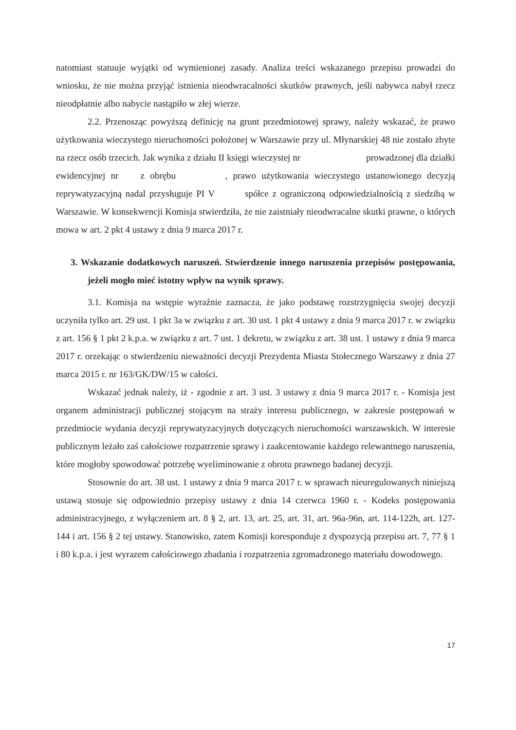natomiast statuuje wyjątki od wymienionej zasady. Analiza treści wskazanego przepisu prowadzi do wniosku, że nie można przyjąć istnienia nieodwracalności skutków prawnych, jeśli nabywca nabył rzecz nieodpłatnie albo nabycie nastąpiło w złej wierze.
2.2. Przenosząc powyższą definicję na grunt przedmiotowej sprawy, należy wskazać, że prawo użytkowania wieczystego nieruchomości położonej w Warszawie przy ul. Młynarskiej 48 nie zostało zbyte na rzecz osób trzecich. Jak wynika z działu II księgi wieczystej nr prowadzonej dla działki ewidencyjnej nr z obrębu , prawo użytkowania wieczystego ustanowionego decyzją reprywatyzacyjną nadal przysługuje PI V spółce z ograniczoną odpowiedzialnością z siedzibą w Warszawie. W konsekwencji Komisja stwierdziła, że nie zaistniały nieodwracalne skutki prawne, o których mowa w art. 2 pkt 4 ustawy z dnia 9 marca 2017 r.
3. Wskazanie dodatkowych naruszeń. Stwierdzenie innego naruszenia przepisów postępowania, jeżeli mogło mieć istotny wpływ na wynik sprawy.
3.1. Komisja na wstępie wyraźnie zaznacza, że jako podstawę rozstrzygnięcia swojej decyzji uczyniła tylko art. 29 ust. 1 pkt 3a w związku z art. 30 ust. 1 pkt 4 ustawy z dnia 9 marca 2017 r. w związku z art. 156 § 1 pkt 2 k.p.a. w związku z art. 7 ust. 1 dekretu, w związku z art. 38 ust. 1 ustawy z dnia 9 marca 2017 r. orzekając o stwierdzeniu nieważności decyzji Prezydenta Miasta Stołecznego Warszawy z dnia 27 marca 2015 r. nr 163/GK/DW/15 w całości.
Wskazać jednak należy, iż - zgodnie z art. 3 ust. 3 ustawy z dnia 9 marca 2017 r. - Komisja jest organem administracji publicznej stojącym na straży interesu publicznego, w zakresie postępowań w przedmiocie wydania decyzji reprywatyzacyjnych dotyczących nieruchomości warszawskich. W interesie publicznym leżało zaś całościowe rozpatrzenie sprawy i zaakcentowanie każdego relewantnego naruszenia, które mogłoby spowodować potrzebę wyeliminowanie z obrotu prawnego badanej decyzji.
Stosownie do art. 38 ust. 1 ustawy z dnia 9 marca 2017 r. w sprawach nieuregulowanych niniejszą ustawą stosuje się odpowiednio przepisy ustawy z dnia 14 czerwca 1960 r. - Kodeks postępowania administracyjnego, z wyłączeniem art. 8 § 2, art. 13, art. 25, art. 31, art. 96a-96n, art. 114-122h, art. 127-144 i art. 156 § 2 tej ustawy. Stanowisko, zatem Komisji koresponduje z dyspozycją przepisu art. 7, 77 § 1 i 80 k.p.a. i jest wyrazem całościowego zbadania i rozpatrzenia zgromadzonego materiału dowodowego.
17